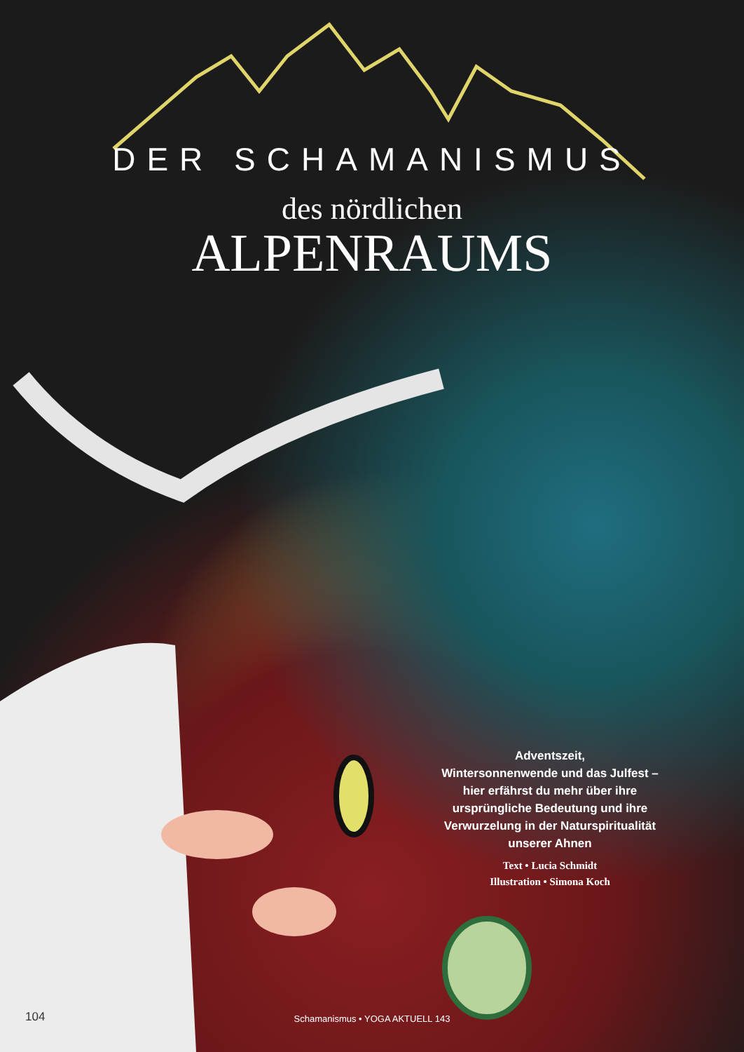DER SCHAMANISMUS
des nördlichen
ALPENRAUMS
Adventszeit,
Wintersonnenwende und das Julfest – hier erfährst du mehr über ihre ursprüngliche Bedeutung und ihre Verwurzelung in der Naturspiritualität unserer Ahnen
Text • Lucia Schmidt
Illustration • Simona Koch
104
Schamanismus • YOGA AKTUELL 143